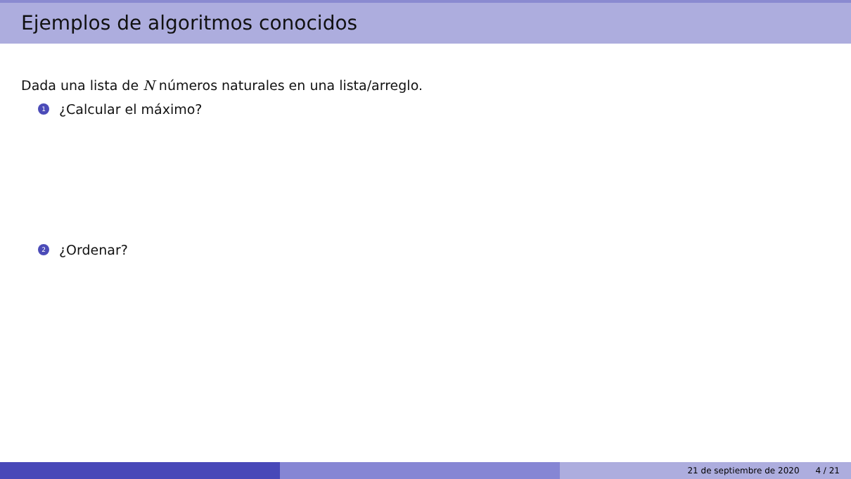Ejemplos de algoritmos conocidos
Dada una lista de N números naturales en una lista/arreglo.
1 ¿Calcular el máximo?
2 ¿Ordenar?
21 de septiembre de 2020 4 / 21